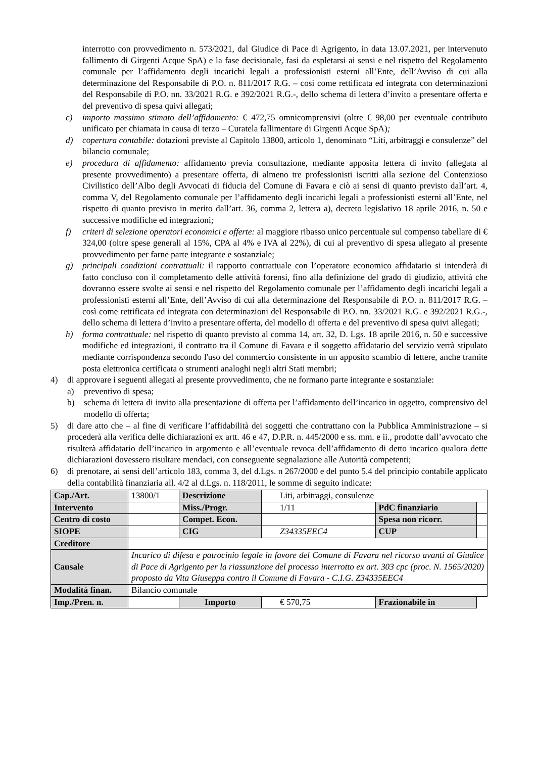interrotto con provvedimento n. 573/2021, dal Giudice di Pace di Agrigento, in data 13.07.2021, per intervenuto fallimento di Girgenti Acque SpA) e la fase decisionale, fasi da espletarsi ai sensi e nel rispetto del Regolamento comunale per l’affidamento degli incarichi legali a professionisti esterni all’Ente, dell’Avviso di cui alla determinazione del Responsabile di P.O. n. 811/2017 R.G. – così come rettificata ed integrata con determinazioni del Responsabile di P.O. nn. 33/2021 R.G. e 392/2021 R.G.-, dello schema di lettera d’invito a presentare offerta e del preventivo di spesa quivi allegati;
c) importo massimo stimato dell’affidamento: € 472,75 omnicomprensivi (oltre € 98,00 per eventuale contributo unificato per chiamata in causa di terzo – Curatela fallimentare di Girgenti Acque SpA);
d) copertura contabile: dotazioni previste al Capitolo 13800, articolo 1, denominato “Liti, arbitraggi e consulenze” del bilancio comunale;
e) procedura di affidamento: affidamento previa consultazione, mediante apposita lettera di invito (allegata al presente provvedimento) a presentare offerta, di almeno tre professionisti iscritti alla sezione del Contenzioso Civilistico dell’Albo degli Avvocati di fiducia del Comune di Favara e ciò ai sensi di quanto previsto dall’art. 4, comma V, del Regolamento comunale per l’affidamento degli incarichi legali a professionisti esterni all’Ente, nel rispetto di quanto previsto in merito dall’art. 36, comma 2, lettera a), decreto legislativo 18 aprile 2016, n. 50 e successive modifiche ed integrazioni;
f) criteri di selezione operatori economici e offerte: al maggiore ribasso unico percentuale sul compenso tabellare di € 324,00 (oltre spese generali al 15%, CPA al 4% e IVA al 22%), di cui al preventivo di spesa allegato al presente provvedimento per farne parte integrante e sostanziale;
g) principali condizioni contrattuali: il rapporto contrattuale con l’operatore economico affidatario si intenderà di fatto concluso con il completamento delle attività forensi, fino alla definizione del grado di giudizio, attività che dovranno essere svolte ai sensi e nel rispetto del Regolamento comunale per l’affidamento degli incarichi legali a professionisti esterni all’Ente, dell’Avviso di cui alla determinazione del Responsabile di P.O. n. 811/2017 R.G. – così come rettificata ed integrata con determinazioni del Responsabile di P.O. nn. 33/2021 R.G. e 392/2021 R.G.-, dello schema di lettera d’invito a presentare offerta, del modello di offerta e del preventivo di spesa quivi allegati;
h) forma contrattuale: nel rispetto di quanto previsto al comma 14, art. 32, D. Lgs. 18 aprile 2016, n. 50 e successive modifiche ed integrazioni, il contratto tra il Comune di Favara e il soggetto affidatario del servizio verrà stipulato mediante corrispondenza secondo l'uso del commercio consistente in un apposito scambio di lettere, anche tramite posta elettronica certificata o strumenti analoghi negli altri Stati membri;
4) di approvare i seguenti allegati al presente provvedimento, che ne formano parte integrante e sostanziale:
a) preventivo di spesa;
b) schema di lettera di invito alla presentazione di offerta per l’affidamento dell’incarico in oggetto, comprensivo del modello di offerta;
5) di dare atto che – al fine di verificare l’affidabilità dei soggetti che contrattano con la Pubblica Amministrazione – si procederà alla verifica delle dichiarazioni ex artt. 46 e 47, D.P.R. n. 445/2000 e ss. mm. e ii., prodotte dall’avvocato che risulterà affidatario dell’incarico in argomento e all’eventuale revoca dell’affidamento di detto incarico qualora dette dichiarazioni dovessero risultare mendaci, con conseguente segnalazione alle Autorità competenti;
6) di prenotare, ai sensi dell’articolo 183, comma 3, del d.Lgs. n 267/2000 e del punto 5.4 del principio contabile applicato della contabilità finanziaria all. 4/2 al d.Lgs. n. 118/2011, le somme di seguito indicate:
| Cap./Art. | 13800/1 | Descrizione | Liti, arbitraggi, consulenze | | | |
| Intervento | | Miss./Progr. | 1/11 | PdC finanziario | | |
| Centro di costo | | Compet. Econ. | | Spesa non ricorr. | | |
| SIOPE | | CIG | Z34335EEC4 | CUP | | |
| Creditore | | | | | | |
| Causale | Incarico di difesa e patrocinio legale in favore del Comune di Favara nel ricorso avanti al Giudice di Pace di Agrigento per la riassunzione del processo interrotto ex art. 303 cpc (proc. N. 1565/2020) proposto da Vita Giuseppa contro il Comune di Favara - C.I.G. Z34335EEC4 | | | | | |
| Modalità finan. | Bilancio comunale | | | | | |
| Imp./Pren. n. | | Importo | € 570,75 | Frazionabile in | | |